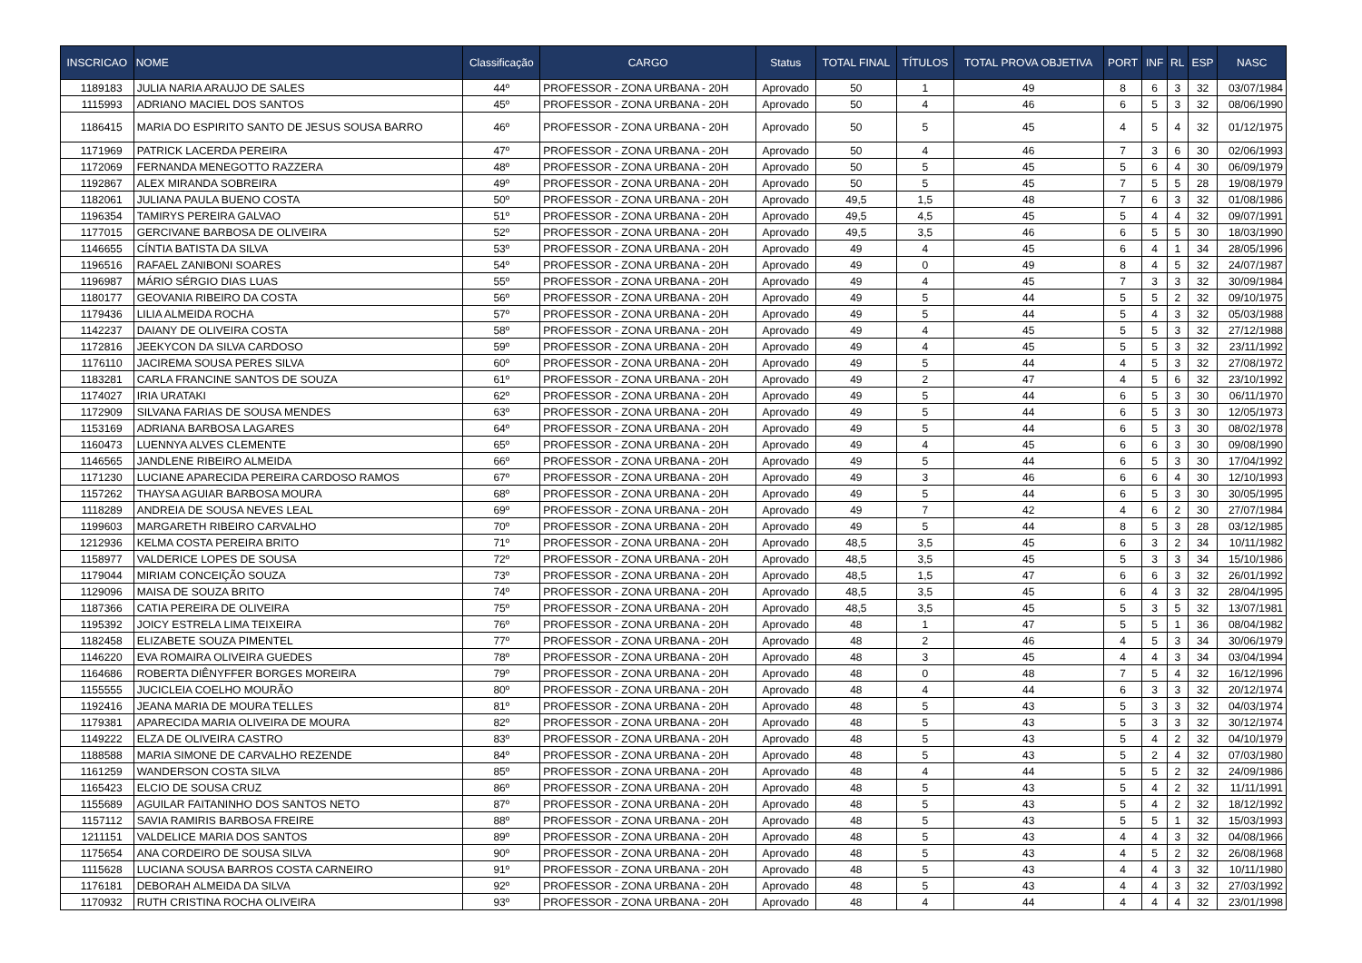| INSCRICAO | NOME | Classificação | CARGO | Status | TOTAL FINAL | TÍTULOS | TOTAL PROVA OBJETIVA | PORT | INF | RL | ESP | NASC |
| --- | --- | --- | --- | --- | --- | --- | --- | --- | --- | --- | --- | --- |
| 1189183 | JULIA NARIA ARAUJO DE SALES | 44º | PROFESSOR - ZONA URBANA - 20H | Aprovado | 50 | 1 | 49 | 8 | 6 | 3 | 32 | 03/07/1984 |
| 1115993 | ADRIANO MACIEL DOS SANTOS | 45º | PROFESSOR - ZONA URBANA - 20H | Aprovado | 50 | 4 | 46 | 6 | 5 | 3 | 32 | 08/06/1990 |
| 1186415 | MARIA DO ESPIRITO SANTO DE JESUS SOUSA BARRO | 46º | PROFESSOR - ZONA URBANA - 20H | Aprovado | 50 | 5 | 45 | 4 | 5 | 4 | 32 | 01/12/1975 |
| 1171969 | PATRICK LACERDA PEREIRA | 47º | PROFESSOR - ZONA URBANA - 20H | Aprovado | 50 | 4 | 46 | 7 | 3 | 6 | 30 | 02/06/1993 |
| 1172069 | FERNANDA MENEGOTTO RAZZERA | 48º | PROFESSOR - ZONA URBANA - 20H | Aprovado | 50 | 5 | 45 | 5 | 6 | 4 | 30 | 06/09/1979 |
| 1192867 | ALEX MIRANDA SOBREIRA | 49º | PROFESSOR - ZONA URBANA - 20H | Aprovado | 50 | 5 | 45 | 7 | 5 | 5 | 28 | 19/08/1979 |
| 1182061 | JULIANA PAULA BUENO COSTA | 50º | PROFESSOR - ZONA URBANA - 20H | Aprovado | 49,5 | 1,5 | 48 | 7 | 6 | 3 | 32 | 01/08/1986 |
| 1196354 | TAMIRYS PEREIRA GALVAO | 51º | PROFESSOR - ZONA URBANA - 20H | Aprovado | 49,5 | 4,5 | 45 | 5 | 4 | 4 | 32 | 09/07/1991 |
| 1177015 | GERCIVANE BARBOSA DE OLIVEIRA | 52º | PROFESSOR - ZONA URBANA - 20H | Aprovado | 49,5 | 3,5 | 46 | 6 | 5 | 5 | 30 | 18/03/1990 |
| 1146655 | CÍNTIA BATISTA DA SILVA | 53º | PROFESSOR - ZONA URBANA - 20H | Aprovado | 49 | 4 | 45 | 6 | 4 | 1 | 34 | 28/05/1996 |
| 1196516 | RAFAEL ZANIBONI SOARES | 54º | PROFESSOR - ZONA URBANA - 20H | Aprovado | 49 | 0 | 49 | 8 | 4 | 5 | 32 | 24/07/1987 |
| 1196987 | MÁRIO SÉRGIO DIAS LUAS | 55º | PROFESSOR - ZONA URBANA - 20H | Aprovado | 49 | 4 | 45 | 7 | 3 | 3 | 32 | 30/09/1984 |
| 1180177 | GEOVANIA RIBEIRO DA COSTA | 56º | PROFESSOR - ZONA URBANA - 20H | Aprovado | 49 | 5 | 44 | 5 | 5 | 2 | 32 | 09/10/1975 |
| 1179436 | LILIA ALMEIDA ROCHA | 57º | PROFESSOR - ZONA URBANA - 20H | Aprovado | 49 | 5 | 44 | 5 | 4 | 3 | 32 | 05/03/1988 |
| 1142237 | DAIANY DE OLIVEIRA COSTA | 58º | PROFESSOR - ZONA URBANA - 20H | Aprovado | 49 | 4 | 45 | 5 | 5 | 3 | 32 | 27/12/1988 |
| 1172816 | JEEKYCON DA SILVA CARDOSO | 59º | PROFESSOR - ZONA URBANA - 20H | Aprovado | 49 | 4 | 45 | 5 | 5 | 3 | 32 | 23/11/1992 |
| 1176110 | JACIREMA SOUSA PERES SILVA | 60º | PROFESSOR - ZONA URBANA - 20H | Aprovado | 49 | 5 | 44 | 4 | 5 | 3 | 32 | 27/08/1972 |
| 1183281 | CARLA FRANCINE SANTOS DE SOUZA | 61º | PROFESSOR - ZONA URBANA - 20H | Aprovado | 49 | 2 | 47 | 4 | 5 | 6 | 32 | 23/10/1992 |
| 1174027 | IRIA URATAKI | 62º | PROFESSOR - ZONA URBANA - 20H | Aprovado | 49 | 5 | 44 | 6 | 5 | 3 | 30 | 06/11/1970 |
| 1172909 | SILVANA FARIAS DE SOUSA MENDES | 63º | PROFESSOR - ZONA URBANA - 20H | Aprovado | 49 | 5 | 44 | 6 | 5 | 3 | 30 | 12/05/1973 |
| 1153169 | ADRIANA BARBOSA LAGARES | 64º | PROFESSOR - ZONA URBANA - 20H | Aprovado | 49 | 5 | 44 | 6 | 5 | 3 | 30 | 08/02/1978 |
| 1160473 | LUENNYA ALVES CLEMENTE | 65º | PROFESSOR - ZONA URBANA - 20H | Aprovado | 49 | 4 | 45 | 6 | 6 | 3 | 30 | 09/08/1990 |
| 1146565 | JANDLENE RIBEIRO ALMEIDA | 66º | PROFESSOR - ZONA URBANA - 20H | Aprovado | 49 | 5 | 44 | 6 | 5 | 3 | 30 | 17/04/1992 |
| 1171230 | LUCIANE APARECIDA PEREIRA CARDOSO RAMOS | 67º | PROFESSOR - ZONA URBANA - 20H | Aprovado | 49 | 3 | 46 | 6 | 6 | 4 | 30 | 12/10/1993 |
| 1157262 | THAYSA AGUIAR BARBOSA MOURA | 68º | PROFESSOR - ZONA URBANA - 20H | Aprovado | 49 | 5 | 44 | 6 | 5 | 3 | 30 | 30/05/1995 |
| 1118289 | ANDREIA DE SOUSA NEVES LEAL | 69º | PROFESSOR - ZONA URBANA - 20H | Aprovado | 49 | 7 | 42 | 4 | 6 | 2 | 30 | 27/07/1984 |
| 1199603 | MARGARETH RIBEIRO CARVALHO | 70º | PROFESSOR - ZONA URBANA - 20H | Aprovado | 49 | 5 | 44 | 8 | 5 | 3 | 28 | 03/12/1985 |
| 1212936 | KELMA COSTA PEREIRA BRITO | 71º | PROFESSOR - ZONA URBANA - 20H | Aprovado | 48,5 | 3,5 | 45 | 6 | 3 | 2 | 34 | 10/11/1982 |
| 1158977 | VALDERICE LOPES DE SOUSA | 72º | PROFESSOR - ZONA URBANA - 20H | Aprovado | 48,5 | 3,5 | 45 | 5 | 3 | 3 | 34 | 15/10/1986 |
| 1179044 | MIRIAM CONCEIÇÃO SOUZA | 73º | PROFESSOR - ZONA URBANA - 20H | Aprovado | 48,5 | 1,5 | 47 | 6 | 6 | 3 | 32 | 26/01/1992 |
| 1129096 | MAISA DE SOUZA BRITO | 74º | PROFESSOR - ZONA URBANA - 20H | Aprovado | 48,5 | 3,5 | 45 | 6 | 4 | 3 | 32 | 28/04/1995 |
| 1187366 | CATIA PEREIRA DE OLIVEIRA | 75º | PROFESSOR - ZONA URBANA - 20H | Aprovado | 48,5 | 3,5 | 45 | 5 | 3 | 5 | 32 | 13/07/1981 |
| 1195392 | JOICY ESTRELA LIMA TEIXEIRA | 76º | PROFESSOR - ZONA URBANA - 20H | Aprovado | 48 | 1 | 47 | 5 | 5 | 1 | 36 | 08/04/1982 |
| 1182458 | ELIZABETE SOUZA PIMENTEL | 77º | PROFESSOR - ZONA URBANA - 20H | Aprovado | 48 | 2 | 46 | 4 | 5 | 3 | 34 | 30/06/1979 |
| 1146220 | EVA ROMAIRA OLIVEIRA GUEDES | 78º | PROFESSOR - ZONA URBANA - 20H | Aprovado | 48 | 3 | 45 | 4 | 4 | 3 | 34 | 03/04/1994 |
| 1164686 | ROBERTA DIÊNYFFER BORGES MOREIRA | 79º | PROFESSOR - ZONA URBANA - 20H | Aprovado | 48 | 0 | 48 | 7 | 5 | 4 | 32 | 16/12/1996 |
| 1155555 | JUCICLEIA COELHO MOURÃO | 80º | PROFESSOR - ZONA URBANA - 20H | Aprovado | 48 | 4 | 44 | 6 | 3 | 3 | 32 | 20/12/1974 |
| 1192416 | JEANA MARIA DE MOURA TELLES | 81º | PROFESSOR - ZONA URBANA - 20H | Aprovado | 48 | 5 | 43 | 5 | 3 | 3 | 32 | 04/03/1974 |
| 1179381 | APARECIDA MARIA OLIVEIRA DE MOURA | 82º | PROFESSOR - ZONA URBANA - 20H | Aprovado | 48 | 5 | 43 | 5 | 3 | 3 | 32 | 30/12/1974 |
| 1149222 | ELZA DE OLIVEIRA CASTRO | 83º | PROFESSOR - ZONA URBANA - 20H | Aprovado | 48 | 5 | 43 | 5 | 4 | 2 | 32 | 04/10/1979 |
| 1188588 | MARIA SIMONE DE CARVALHO REZENDE | 84º | PROFESSOR - ZONA URBANA - 20H | Aprovado | 48 | 5 | 43 | 5 | 2 | 4 | 32 | 07/03/1980 |
| 1161259 | WANDERSON COSTA SILVA | 85º | PROFESSOR - ZONA URBANA - 20H | Aprovado | 48 | 4 | 44 | 5 | 5 | 2 | 32 | 24/09/1986 |
| 1165423 | ELCIO DE SOUSA CRUZ | 86º | PROFESSOR - ZONA URBANA - 20H | Aprovado | 48 | 5 | 43 | 5 | 4 | 2 | 32 | 11/11/1991 |
| 1155689 | AGUILAR FAITANINHO DOS SANTOS NETO | 87º | PROFESSOR - ZONA URBANA - 20H | Aprovado | 48 | 5 | 43 | 5 | 4 | 2 | 32 | 18/12/1992 |
| 1157112 | SAVIA RAMIRIS BARBOSA FREIRE | 88º | PROFESSOR - ZONA URBANA - 20H | Aprovado | 48 | 5 | 43 | 5 | 5 | 1 | 32 | 15/03/1993 |
| 1211151 | VALDELICE MARIA DOS SANTOS | 89º | PROFESSOR - ZONA URBANA - 20H | Aprovado | 48 | 5 | 43 | 4 | 4 | 3 | 32 | 04/08/1966 |
| 1175654 | ANA CORDEIRO DE SOUSA SILVA | 90º | PROFESSOR - ZONA URBANA - 20H | Aprovado | 48 | 5 | 43 | 4 | 5 | 2 | 32 | 26/08/1968 |
| 1115628 | LUCIANA SOUSA BARROS COSTA CARNEIRO | 91º | PROFESSOR - ZONA URBANA - 20H | Aprovado | 48 | 5 | 43 | 4 | 4 | 3 | 32 | 10/11/1980 |
| 1176181 | DEBORAH ALMEIDA DA SILVA | 92º | PROFESSOR - ZONA URBANA - 20H | Aprovado | 48 | 5 | 43 | 4 | 4 | 3 | 32 | 27/03/1992 |
| 1170932 | RUTH CRISTINA ROCHA OLIVEIRA | 93º | PROFESSOR - ZONA URBANA - 20H | Aprovado | 48 | 4 | 44 | 4 | 4 | 4 | 32 | 23/01/1998 |